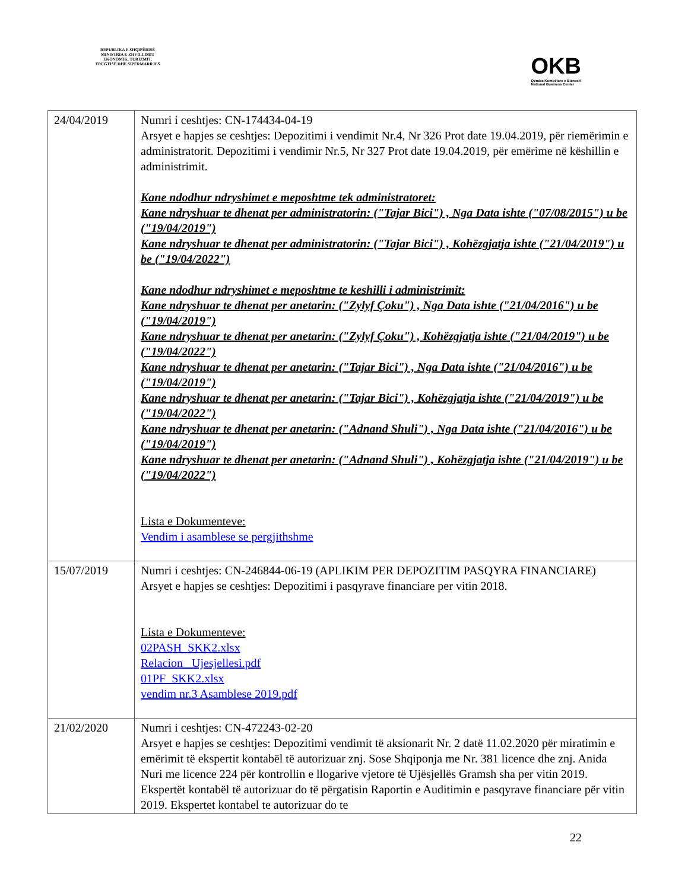REPUBLIKA E SHQIPËRISË
MINISTRIA E ZHVILLIMIT
EKONOMIK, TURIZMIT,
TREGTISË DHE SIPËRMARRJES
OKB
Qendra Kombëtare e Biznesit
National Business Center
| 24/04/2019 | Numri i ceshtjes: CN-174434-04-19 Arsyet e hapjes se ceshtjes: Depozitimi i vendimit Nr.4, Nr 326 Prot date 19.04.2019, për riemërimin e administratorit. Depozitimi i vendimir Nr.5, Nr 327 Prot date 19.04.2019, për emërime në këshillin e administrimit. Kane ndodhur ndryshimet e meposhtme tek administratoret: Kane ndryshuar te dhenat per administratorin: ("Tajar Bici") , Nga Data ishte ("07/08/2015") u be ("19/04/2019") Kane ndryshuar te dhenat per administratorin: ("Tajar Bici") , Kohëzgjatja ishte ("21/04/2019") u be ("19/04/2022") Kane ndodhur ndryshimet e meposhtme te keshilli i administrimit: Kane ndryshuar te dhenat per anetarin: ("Zylyf Çoku") , Nga Data ishte ("21/04/2016") u be ("19/04/2019") Kane ndryshuar te dhenat per anetarin: ("Zylyf Çoku") , Kohëzgjatja ishte ("21/04/2019") u be ("19/04/2022") Kane ndryshuar te dhenat per anetarin: ("Tajar Bici") , Nga Data ishte ("21/04/2016") u be ("19/04/2019") Kane ndryshuar te dhenat per anetarin: ("Tajar Bici") , Kohëzgjatja ishte ("21/04/2019") u be ("19/04/2022") Kane ndryshuar te dhenat per anetarin: ("Adnand Shuli") , Nga Data ishte ("21/04/2016") u be ("19/04/2019") Kane ndryshuar te dhenat per anetarin: ("Adnand Shuli") , Kohëzgjatja ishte ("21/04/2019") u be ("19/04/2022") Lista e Dokumenteve: Vendim i asamblese se pergjithshme |
| 15/07/2019 | Numri i ceshtjes: CN-246844-06-19 (APLIKIM PER DEPOZITIM PASQYRA FINANCIARE) Arsyet e hapjes se ceshtjes: Depozitimi i pasqyrave financiare per vitin 2018. Lista e Dokumenteve: 02PASH_SKK2.xlsx Relacion_ Ujesjellesi.pdf 01PF_SKK2.xlsx vendim nr.3 Asamblese 2019.pdf |
| 21/02/2020 | Numri i ceshtjes: CN-472243-02-20 Arsyet e hapjes se ceshtjes: Depozitimi vendimit të aksionarit Nr. 2 datë 11.02.2020 për miratimin e emërimit të ekspertit kontabël të autorizuar znj. Sose Shqiponja me Nr. 381 licence dhe znj. Anida Nuri me licence 224 për kontrollin e llogarive vjetore të Ujësjellës Gramsh sha per vitin 2019. Ekspertët kontabël të autorizuar do të përgatisin Raportin e Auditimin e pasqyrave financiare për vitin 2019. Ekspertet kontabel te autorizuar do te |
22